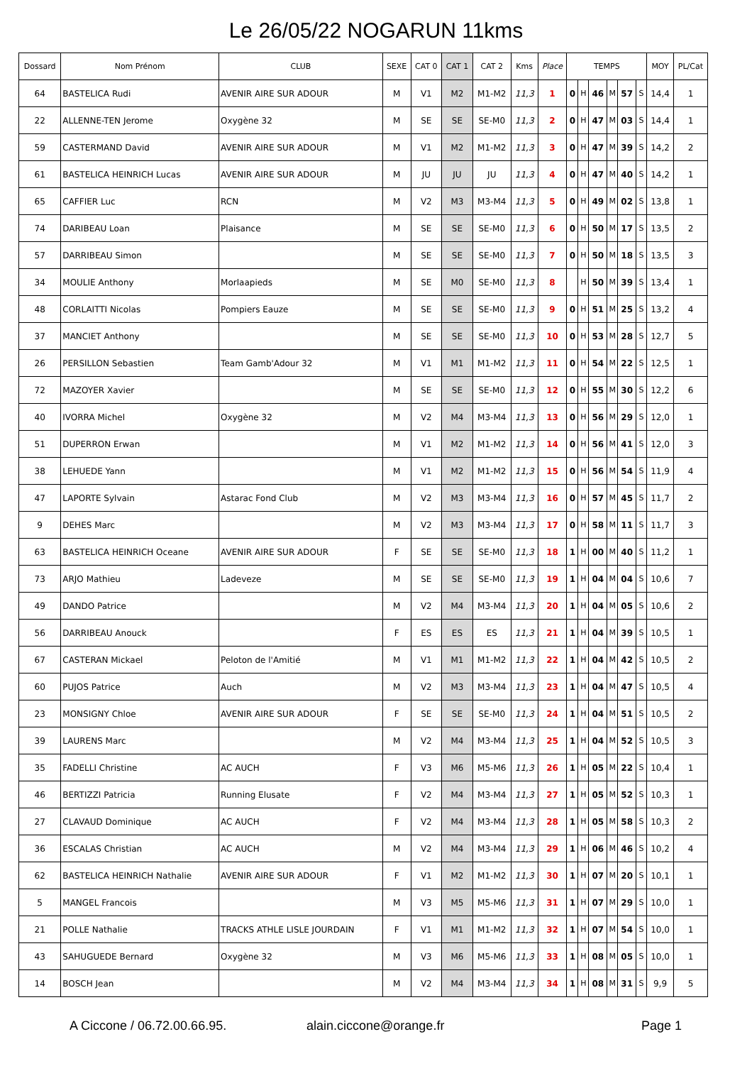Le 26/05/22 NOGARUN 11kms
| Dossard | Nom Prénom | CLUB | SEXE | CAT 0 | CAT 1 | CAT 2 | Kms | Place | TEMPS | | | | | | MOY | PL/Cat |
| --- | --- | --- | --- | --- | --- | --- | --- | --- | --- | --- | --- | --- | --- | --- | --- | --- |
| 64 | BASTELICA Rudi | AVENIR AIRE SUR ADOUR | M | V1 | M2 | M1-M2 | 11,3 | 1 | 0 | H | 46 | M | 57 | S | 14,4 | 1 |
| 22 | ALLENNE-TEN Jerome | Oxygène 32 | M | SE | SE | SE-M0 | 11,3 | 2 | 0 | H | 47 | M | 03 | S | 14,4 | 1 |
| 59 | CASTERMAND David | AVENIR AIRE SUR ADOUR | M | V1 | M2 | M1-M2 | 11,3 | 3 | 0 | H | 47 | M | 39 | S | 14,2 | 2 |
| 61 | BASTELICA HEINRICH Lucas | AVENIR AIRE SUR ADOUR | M | JU | JU | JU | 11,3 | 4 | 0 | H | 47 | M | 40 | S | 14,2 | 1 |
| 65 | CAFFIER Luc | RCN | M | V2 | M3 | M3-M4 | 11,3 | 5 | 0 | H | 49 | M | 02 | S | 13,8 | 1 |
| 74 | DARIBEAU Loan | Plaisance | M | SE | SE | SE-M0 | 11,3 | 6 | 0 | H | 50 | M | 17 | S | 13,5 | 2 |
| 57 | DARRIBEAU Simon | | M | SE | SE | SE-M0 | 11,3 | 7 | 0 | H | 50 | M | 18 | S | 13,5 | 3 |
| 34 | MOULIE Anthony | Morlaapieds | M | SE | M0 | SE-M0 | 11,3 | 8 | | H | 50 | M | 39 | S | 13,4 | 1 |
| 48 | CORLAITTI Nicolas | Pompiers Eauze | M | SE | SE | SE-M0 | 11,3 | 9 | 0 | H | 51 | M | 25 | S | 13,2 | 4 |
| 37 | MANCIET Anthony | | M | SE | SE | SE-M0 | 11,3 | 10 | 0 | H | 53 | M | 28 | S | 12,7 | 5 |
| 26 | PERSILLON Sebastien | Team Gamb'Adour 32 | M | V1 | M1 | M1-M2 | 11,3 | 11 | 0 | H | 54 | M | 22 | S | 12,5 | 1 |
| 72 | MAZOYER Xavier | | M | SE | SE | SE-M0 | 11,3 | 12 | 0 | H | 55 | M | 30 | S | 12,2 | 6 |
| 40 | IVORRA Michel | Oxygène 32 | M | V2 | M4 | M3-M4 | 11,3 | 13 | 0 | H | 56 | M | 29 | S | 12,0 | 1 |
| 51 | DUPERRON Erwan | | M | V1 | M2 | M1-M2 | 11,3 | 14 | 0 | H | 56 | M | 41 | S | 12,0 | 3 |
| 38 | LEHUEDE Yann | | M | V1 | M2 | M1-M2 | 11,3 | 15 | 0 | H | 56 | M | 54 | S | 11,9 | 4 |
| 47 | LAPORTE Sylvain | Astarac Fond Club | M | V2 | M3 | M3-M4 | 11,3 | 16 | 0 | H | 57 | M | 45 | S | 11,7 | 2 |
| 9 | DEHES Marc | | M | V2 | M3 | M3-M4 | 11,3 | 17 | 0 | H | 58 | M | 11 | S | 11,7 | 3 |
| 63 | BASTELICA HEINRICH Oceane | AVENIR AIRE SUR ADOUR | F | SE | SE | SE-M0 | 11,3 | 18 | 1 | H | 00 | M | 40 | S | 11,2 | 1 |
| 73 | ARJO Mathieu | Ladeveze | M | SE | SE | SE-M0 | 11,3 | 19 | 1 | H | 04 | M | 04 | S | 10,6 | 7 |
| 49 | DANDO Patrice | | M | V2 | M4 | M3-M4 | 11,3 | 20 | 1 | H | 04 | M | 05 | S | 10,6 | 2 |
| 56 | DARRIBEAU Anouck | | F | ES | ES | ES | 11,3 | 21 | 1 | H | 04 | M | 39 | S | 10,5 | 1 |
| 67 | CASTERAN Mickael | Peloton de l'Amitié | M | V1 | M1 | M1-M2 | 11,3 | 22 | 1 | H | 04 | M | 42 | S | 10,5 | 2 |
| 60 | PUJOS Patrice | Auch | M | V2 | M3 | M3-M4 | 11,3 | 23 | 1 | H | 04 | M | 47 | S | 10,5 | 4 |
| 23 | MONSIGNY Chloe | AVENIR AIRE SUR ADOUR | F | SE | SE | SE-M0 | 11,3 | 24 | 1 | H | 04 | M | 51 | S | 10,5 | 2 |
| 39 | LAURENS Marc | | M | V2 | M4 | M3-M4 | 11,3 | 25 | 1 | H | 04 | M | 52 | S | 10,5 | 3 |
| 35 | FADELLI Christine | AC AUCH | F | V3 | M6 | M5-M6 | 11,3 | 26 | 1 | H | 05 | M | 22 | S | 10,4 | 1 |
| 46 | BERTIZZI Patricia | Running Elusate | F | V2 | M4 | M3-M4 | 11,3 | 27 | 1 | H | 05 | M | 52 | S | 10,3 | 1 |
| 27 | CLAVAUD Dominique | AC AUCH | F | V2 | M4 | M3-M4 | 11,3 | 28 | 1 | H | 05 | M | 58 | S | 10,3 | 2 |
| 36 | ESCALAS Christian | AC AUCH | M | V2 | M4 | M3-M4 | 11,3 | 29 | 1 | H | 06 | M | 46 | S | 10,2 | 4 |
| 62 | BASTELICA HEINRICH Nathalie | AVENIR AIRE SUR ADOUR | F | V1 | M2 | M1-M2 | 11,3 | 30 | 1 | H | 07 | M | 20 | S | 10,1 | 1 |
| 5 | MANGEL Francois | | M | V3 | M5 | M5-M6 | 11,3 | 31 | 1 | H | 07 | M | 29 | S | 10,0 | 1 |
| 21 | POLLE Nathalie | TRACKS ATHLE LISLE JOURDAIN | F | V1 | M1 | M1-M2 | 11,3 | 32 | 1 | H | 07 | M | 54 | S | 10,0 | 1 |
| 43 | SAHUGUEDE Bernard | Oxygène 32 | M | V3 | M6 | M5-M6 | 11,3 | 33 | 1 | H | 08 | M | 05 | S | 10,0 | 1 |
| 14 | BOSCH Jean | | M | V2 | M4 | M3-M4 | 11,3 | 34 | 1 | H | 08 | M | 31 | S | 9,9 | 5 |
A Ciccone / 06.72.00.66.95. alain.ciccone@orange.fr Page 1